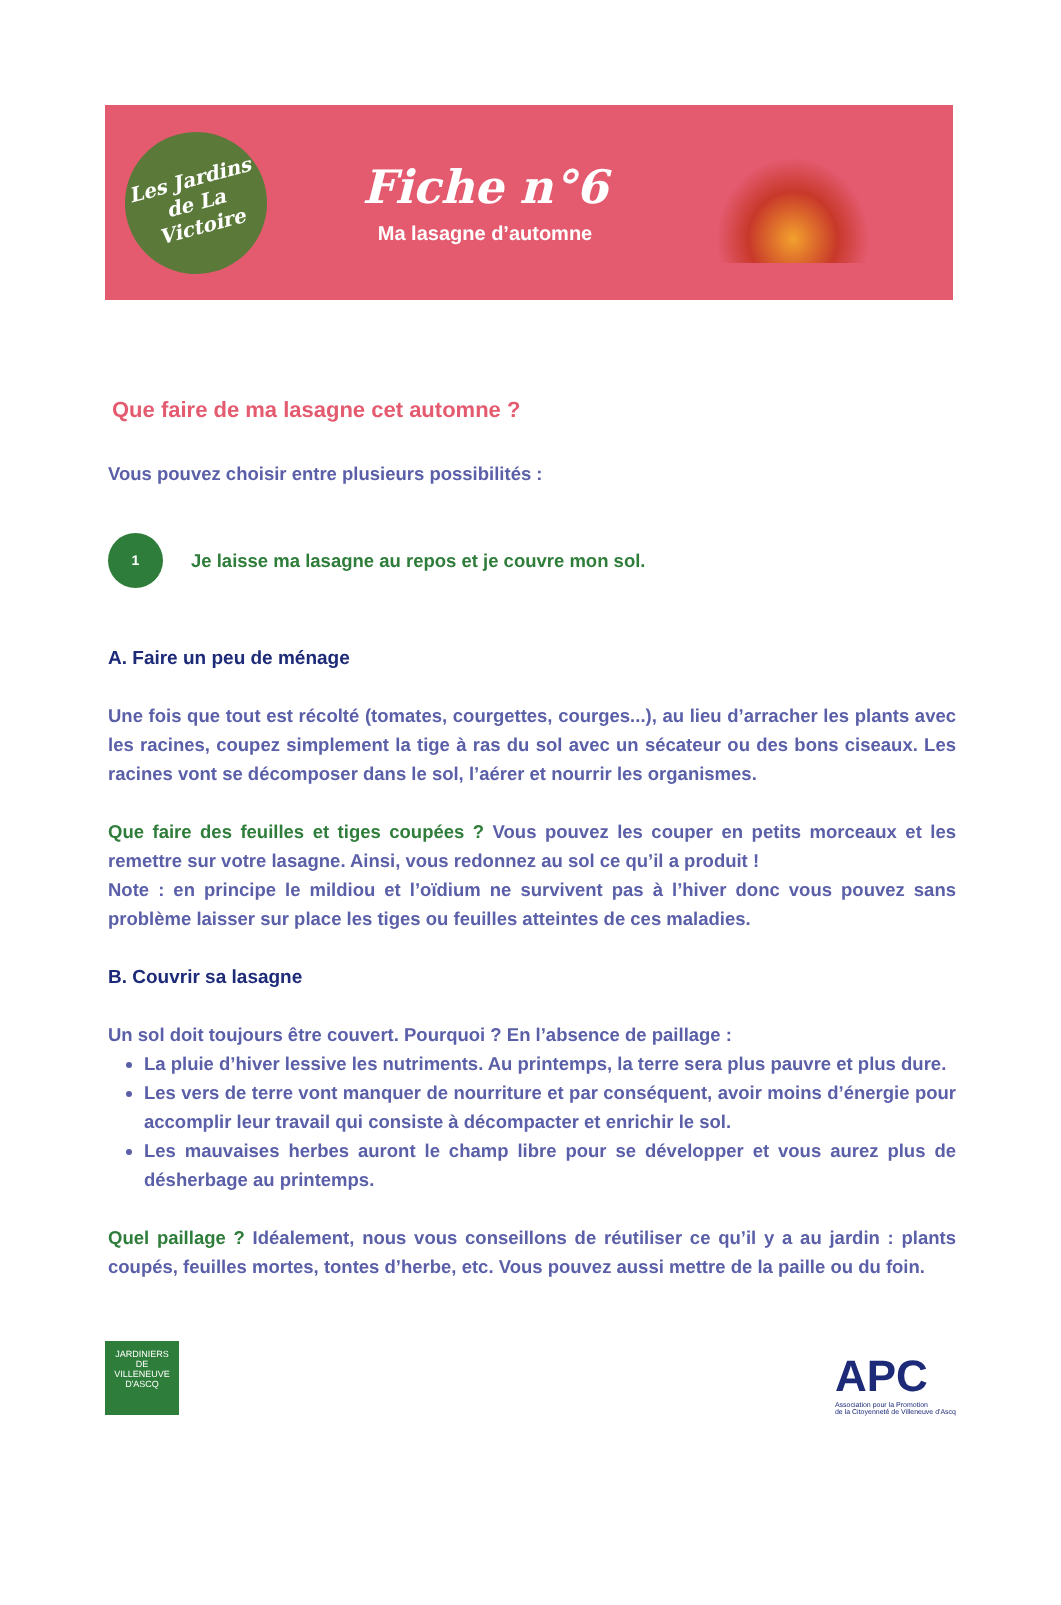Les Jardins de La Victoire
Fiche n°6
Ma lasagne d’automne
Que faire de ma lasagne cet automne ?
Vous pouvez choisir entre plusieurs possibilités :
1
Je laisse ma lasagne au repos et je couvre mon sol.
A. Faire un peu de ménage
Une fois que tout est récolté (tomates, courgettes, courges...), au lieu d’arracher les plants avec les racines, coupez simplement la tige à ras du sol avec un sécateur ou des bons ciseaux. Les racines vont se décomposer dans le sol, l’aérer et nourrir les organismes.
Que faire des feuilles et tiges coupées ? Vous pouvez les couper en petits morceaux et les remettre sur votre lasagne. Ainsi, vous redonnez au sol ce qu’il a produit !
Note : en principe le mildiou et l’oïdium ne survivent pas à l’hiver donc vous pouvez sans problème laisser sur place les tiges ou feuilles atteintes de ces maladies.
B. Couvrir sa lasagne
Un sol doit toujours être couvert. Pourquoi ? En l’absence de paillage :
La pluie d’hiver lessive les nutriments. Au printemps, la terre sera plus pauvre et plus dure.
Les vers de terre vont manquer de nourriture et par conséquent, avoir moins d’énergie pour accomplir leur travail qui consiste à décompacter et enrichir le sol.
Les mauvaises herbes auront le champ libre pour se développer et vous aurez plus de désherbage au printemps.
Quel paillage ? Idéalement, nous vous conseillons de réutiliser ce qu’il y a au jardin : plants coupés, feuilles mortes, tontes d’herbe, etc. Vous pouvez aussi mettre de la paille ou du foin.
JARDINIERS
DE
VILLENEUVE D'ASCQ
APC
Association pour la Promotion
de la Citoyenneté de Villeneuve d'Ascq